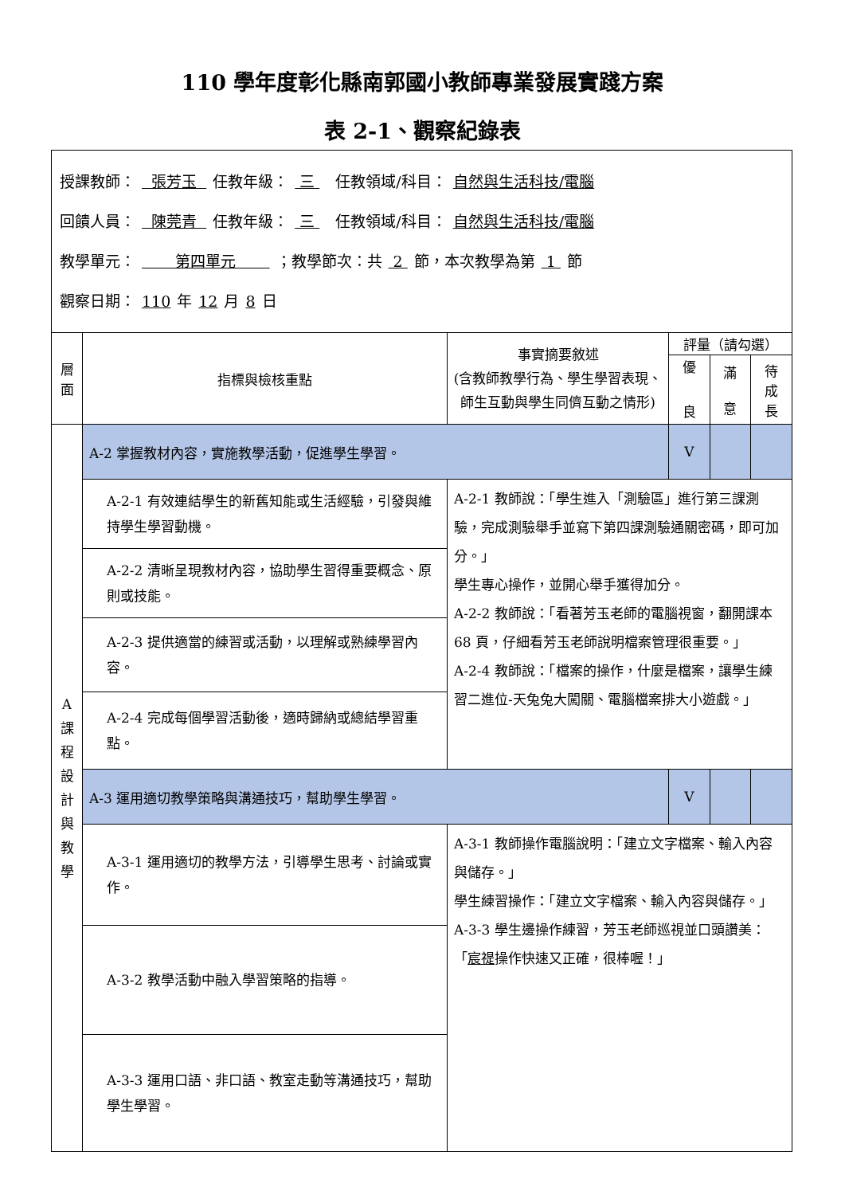110 學年度彰化縣南郭國小教師專業發展實踐方案
表 2-1、觀察紀錄表
| 授課教師： 張芳玉 任教年級： 三 任教領域/科目： 自然與生活科技/電腦 回饋人員： 陳莞青 任教年級： 三 任教領域/科目： 自然與生活科技/電腦 教學單元： 第四單元 ；教學節次：共 2 節，本次教學為第 1 節 觀察日期： 110 年 12 月 8 日 | | | | | |
| 層 面 | 指標與檢核重點 | 事實摘要敘述 (含教師教學行為、學生學習表現、師生互動與學生同儕互動之情形) | 評量（請勾選） | | |
| | | | 優 良 | 滿 意 | 待 成 長 |
| A 課 程 設 計 與 教 學 | A-2 掌握教材內容，實施教學活動，促進學生學習。 | | V | | |
| | A-2-1 有效連結學生的新舊知能或生活經驗，引發與維持學生學習動機。 | A-2-1 教師說：「學生進入「測驗區」進行第三課測驗，完成測驗舉手並寫下第四課測驗通關密碼，即可加分。」 學生專心操作，並開心舉手獲得加分。 A-2-2 教師說：「看著芳玉老師的電腦視窗，翻開課本 68 頁，仔細看芳玉老師說明檔案管理很重要。」 A-2-4 教師說：「檔案的操作，什麼是檔案，讓學生練習二進位-天兔兔大闖關、電腦檔案排大小遊戲。」 | | | |
| | A-2-2 清晰呈現教材內容，協助學生習得重要概念、原則或技能。 | | | | |
| | A-2-3 提供適當的練習或活動，以理解或熟練學習內容。 | | | | |
| | A-2-4 完成每個學習活動後，適時歸納或總結學習重點。 | | | | |
| | A-3 運用適切教學策略與溝通技巧，幫助學生學習。 | | V | | |
| | A-3-1 運用適切的教學方法，引導學生思考、討論或實作。 | A-3-1 教師操作電腦說明：「建立文字檔案、輸入內容與儲存。」 學生練習操作：「建立文字檔案、輸入內容與儲存。」 A-3-3 學生邊操作練習，芳玉老師巡視並口頭讚美：「 宸禔 操作快速又正確，很棒喔！」 | | | |
| | A-3-2 教學活動中融入學習策略的指導。 | | | | |
| | A-3-3 運用口語、非口語、教室走動等溝通技巧，幫助學生學習。 | | | | |